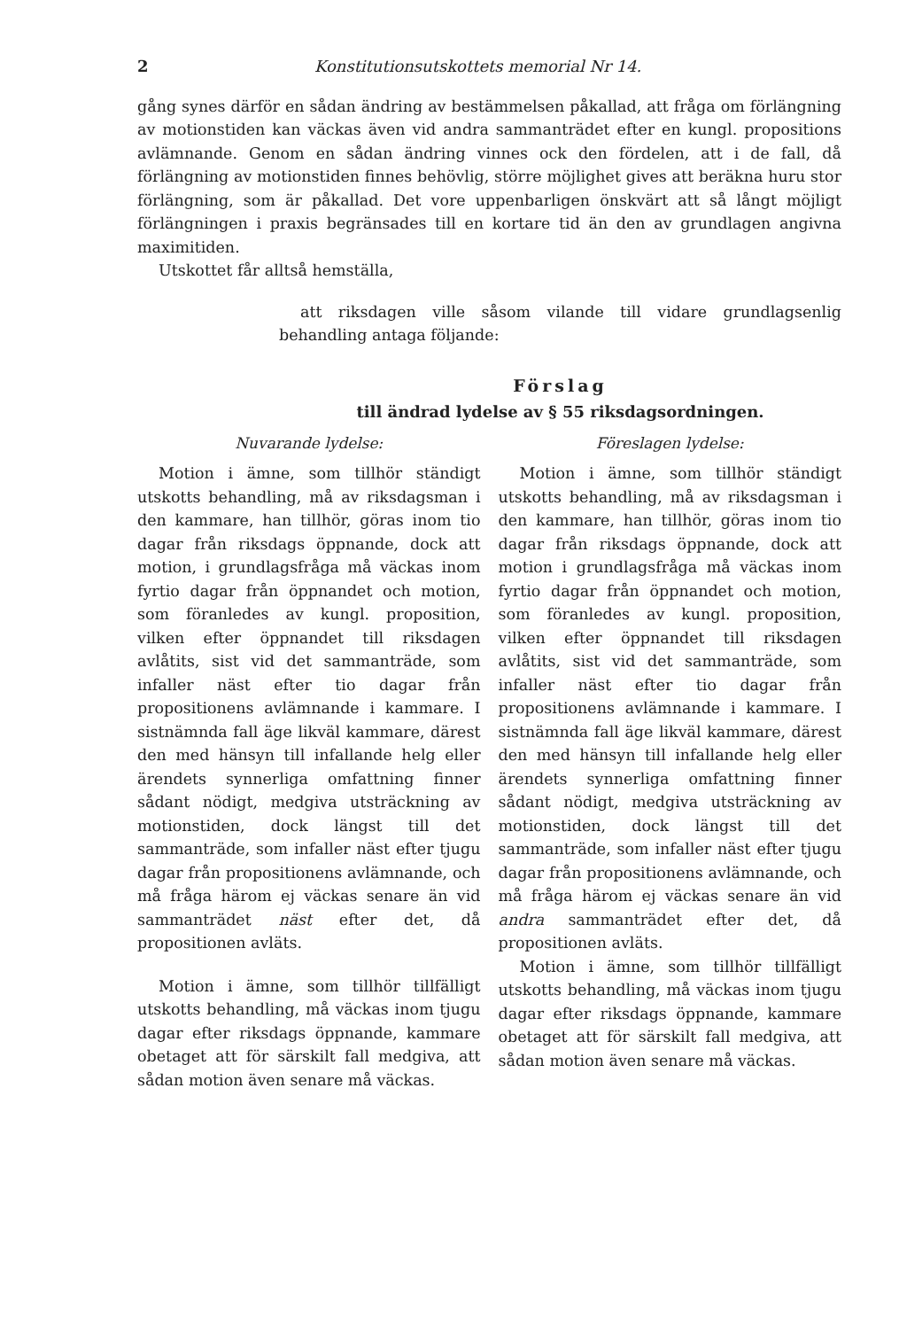2 Konstitutionsutskottets memorial Nr 14.
gång synes därför en sådan ändring av bestämmelsen påkallad, att fråga om förlängning av motionstiden kan väckas även vid andra sammanträdet efter en kungl. propositions avlämnande. Genom en sådan ändring vinnes ock den fördelen, att i de fall, då förlängning av motionstiden finnes behövlig, större möjlighet gives att beräkna huru stor förlängning, som är påkallad. Det vore uppenbarligen önskvärt att så långt möjligt förlängningen i praxis begränsades till en kortare tid än den av grundlagen angivna maximitiden.
Utskottet får alltså hemställa,
att riksdagen ville såsom vilande till vidare grundlagsenlig behandling antaga följande:
Förslag
till ändrad lydelse av § 55 riksdagsordningen.
Nuvarande lydelse:
Motion i ämne, som tillhör ständigt utskotts behandling, må av riksdagsman i den kammare, han tillhör, göras inom tio dagar från riksdags öppnande, dock att motion, i grundlagsfråga må väckas inom fyrtio dagar från öppnandet och motion, som föranledes av kungl. proposition, vilken efter öppnandet till riksdagen avlåtits, sist vid det sammanträde, som infaller näst efter tio dagar från propositionens avlämnande i kammare. I sistnämnda fall äge likväl kammare, därest den med hänsyn till infallande helg eller ärendets synnerliga omfattning finner sådant nödigt, medgiva utsträckning av motionstiden, dock längst till det sammanträde, som infaller näst efter tjugu dagar från propositionens avlämnande, och må fråga härom ej väckas senare än vid sammanträdet näst efter det, då propositionen avläts.
Motion i ämne, som tillhör tillfälligt utskotts behandling, må väckas inom tjugu dagar efter riksdags öppnande, kammare obetaget att för särskilt fall medgiva, att sådan motion även senare må väckas.
Föreslagen lydelse:
Motion i ämne, som tillhör ständigt utskotts behandling, må av riksdagsman i den kammare, han tillhör, göras inom tio dagar från riksdags öppnande, dock att motion i grundlagsfråga må väckas inom fyrtio dagar från öppnandet och motion, som föranledes av kungl. proposition, vilken efter öppnandet till riksdagen avlåtits, sist vid det sammanträde, som infaller näst efter tio dagar från propositionens avlämnande i kammare. I sistnämnda fall äge likväl kammare, därest den med hänsyn till infallande helg eller ärendets synnerliga omfattning finner sådant nödigt, medgiva utsträckning av motionstiden, dock längst till det sammanträde, som infaller näst efter tjugu dagar från propositionens avlämnande, och må fråga härom ej väckas senare än vid andra sammanträdet efter det, då propositionen avläts.
Motion i ämne, som tillhör tillfälligt utskotts behandling, må väckas inom tjugu dagar efter riksdags öppnande, kammare obetaget att för särskilt fall medgiva, att sådan motion även senare må väckas.